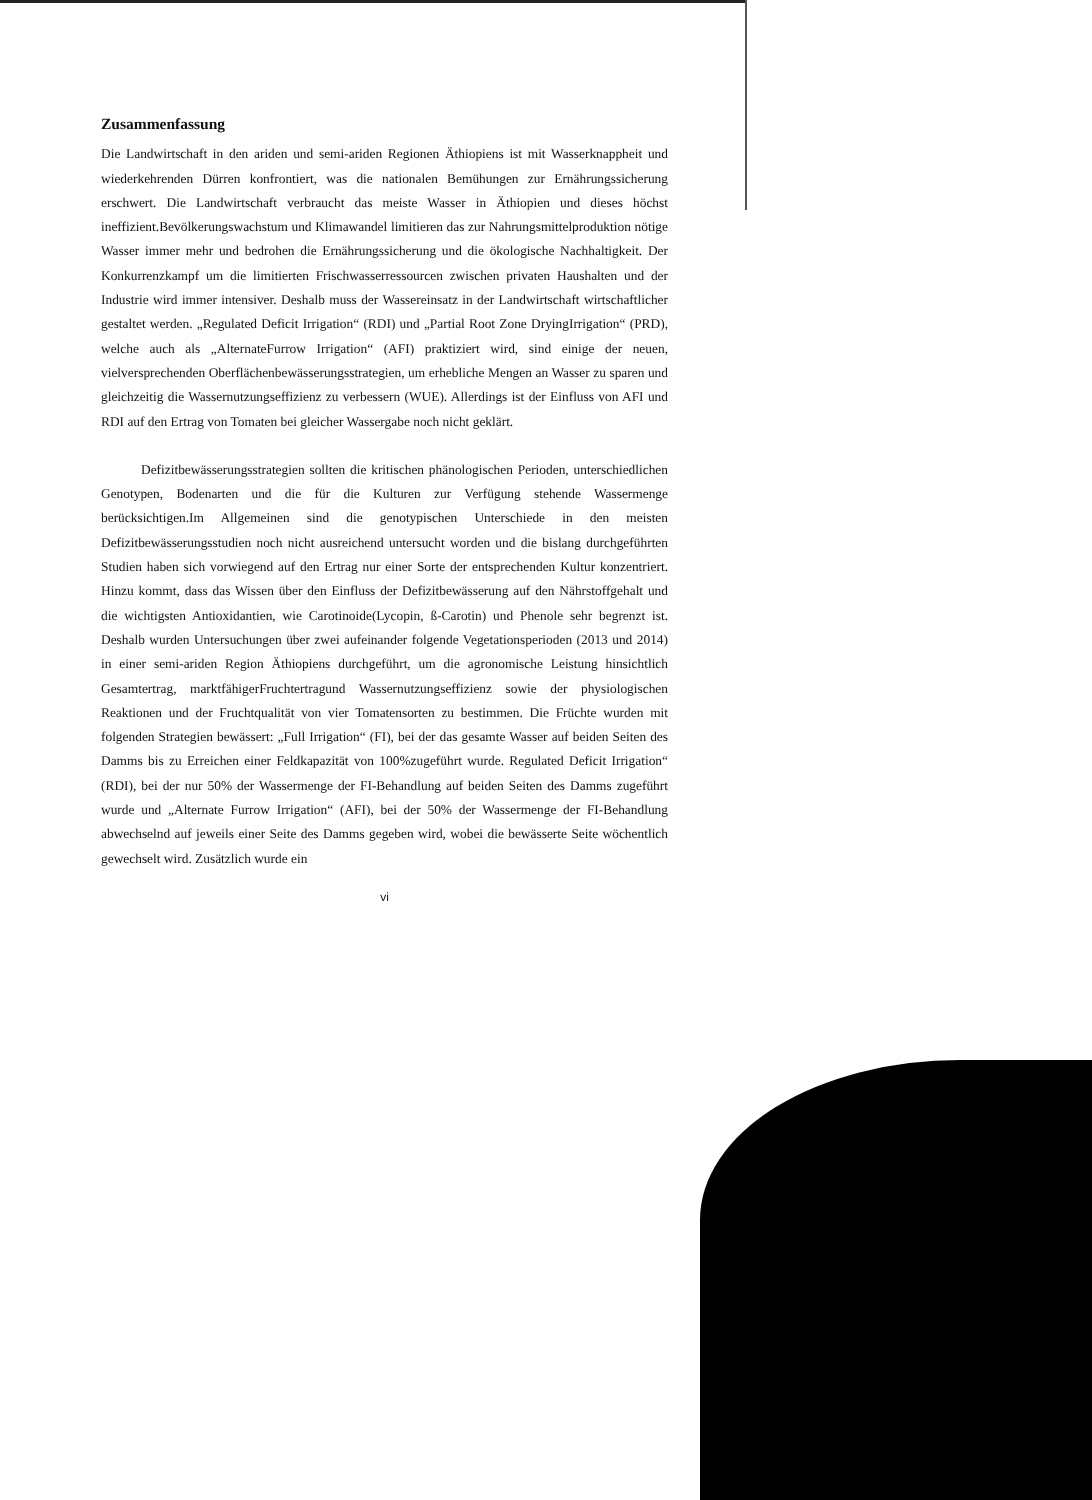Zusammenfassung
Die Landwirtschaft in den ariden und semi-ariden Regionen Äthiopiens ist mit Wasserknappheit und wiederkehrenden Dürren konfrontiert, was die nationalen Bemühungen zur Ernährungssicherung erschwert. Die Landwirtschaft verbraucht das meiste Wasser in Äthiopien und dieses höchst ineffizient.Bevölkerungswachstum und Klimawandel limitieren das zur Nahrungsmittelproduktion nötige Wasser immer mehr und bedrohen die Ernährungssicherung und die ökologische Nachhaltigkeit. Der Konkurrenzkampf um die limitierten Frischwasserressourcen zwischen privaten Haushalten und der Industrie wird immer intensiver. Deshalb muss der Wassereinsatz in der Landwirtschaft wirtschaftlicher gestaltet werden. „Regulated Deficit Irrigation“ (RDI) und „Partial Root Zone DryingIrrigation“ (PRD), welche auch als „AlternateFurrow Irrigation“ (AFI) praktiziert wird, sind einige der neuen, vielversprechenden Oberflächenbewässerungsstrategien, um erhebliche Mengen an Wasser zu sparen und gleichzeitig die Wassernutzungseffizienz zu verbessern (WUE). Allerdings ist der Einfluss von AFI und RDI auf den Ertrag von Tomaten bei gleicher Wassergabe noch nicht geklärt.
Defizitbewässerungsstrategien sollten die kritischen phänologischen Perioden, unterschiedlichen Genotypen, Bodenarten und die für die Kulturen zur Verfügung stehende Wassermenge berücksichtigen.Im Allgemeinen sind die genotypischen Unterschiede in den meisten Defizitbewässerungsstudien noch nicht ausreichend untersucht worden und die bislang durchgeführten Studien haben sich vorwiegend auf den Ertrag nur einer Sorte der entsprechenden Kultur konzentriert. Hinzu kommt, dass das Wissen über den Einfluss der Defizitbewässerung auf den Nährstoffgehalt und die wichtigsten Antioxidantien, wie Carotinoide(Lycopin, ß-Carotin) und Phenole sehr begrenzt ist. Deshalb wurden Untersuchungen über zwei aufeinander folgende Vegetationsperioden (2013 und 2014) in einer semi-ariden Region Äthiopiens durchgeführt, um die agronomische Leistung hinsichtlich Gesamtertrag, marktfähigerFruchtertragund Wassernutzungseffizienz sowie der physiologischen Reaktionen und der Fruchtqualität von vier Tomatensorten zu bestimmen. Die Früchte wurden mit folgenden Strategien bewässert: „Full Irrigation“ (FI), bei der das gesamte Wasser auf beiden Seiten des Damms bis zu Erreichen einer Feldkapazität von 100%zugeführt wurde. Regulated Deficit Irrigation“ (RDI), bei der nur 50% der Wassermenge der FI-Behandlung auf beiden Seiten des Damms zugeführt wurde und „Alternate Furrow Irrigation“ (AFI), bei der 50% der Wassermenge der FI-Behandlung abwechselnd auf jeweils einer Seite des Damms gegeben wird, wobei die bewässerte Seite wöchentlich gewechselt wird. Zusätzlich wurde ein
vi